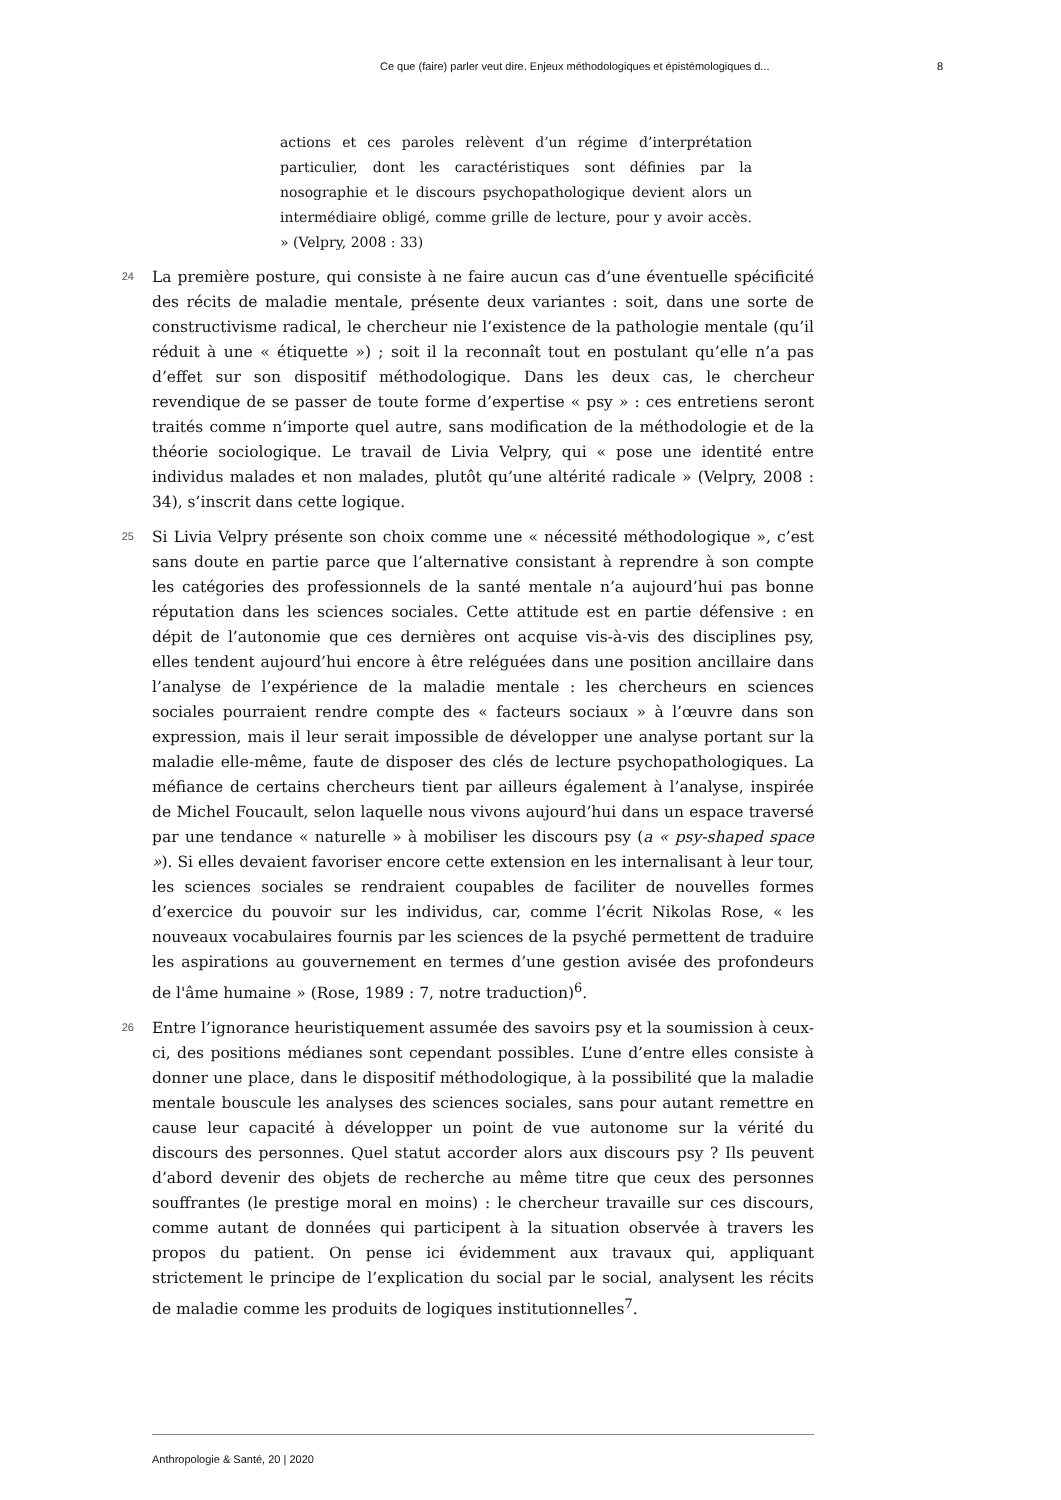Ce que (faire) parler veut dire. Enjeux méthodologiques et épistémologiques d... 8
actions et ces paroles relèvent d’un régime d’interprétation particulier, dont les caractéristiques sont définies par la nosographie et le discours psychopathologique devient alors un intermédiaire obligé, comme grille de lecture, pour y avoir accès. » (Velpry, 2008 : 33)
24
La première posture, qui consiste à ne faire aucun cas d’une éventuelle spécificité des récits de maladie mentale, présente deux variantes : soit, dans une sorte de constructivisme radical, le chercheur nie l’existence de la pathologie mentale (qu’il réduit à une « étiquette ») ; soit il la reconnaît tout en postulant qu’elle n’a pas d’effet sur son dispositif méthodologique. Dans les deux cas, le chercheur revendique de se passer de toute forme d’expertise « psy » : ces entretiens seront traités comme n’importe quel autre, sans modification de la méthodologie et de la théorie sociologique. Le travail de Livia Velpry, qui « pose une identité entre individus malades et non malades, plutôt qu’une altérité radicale » (Velpry, 2008 : 34), s’inscrit dans cette logique.
25
Si Livia Velpry présente son choix comme une « nécessité méthodologique », c’est sans doute en partie parce que l’alternative consistant à reprendre à son compte les catégories des professionnels de la santé mentale n’a aujourd’hui pas bonne réputation dans les sciences sociales. Cette attitude est en partie défensive : en dépit de l’autonomie que ces dernières ont acquise vis-à-vis des disciplines psy, elles tendent aujourd’hui encore à être reléguées dans une position ancillaire dans l’analyse de l’expérience de la maladie mentale : les chercheurs en sciences sociales pourraient rendre compte des « facteurs sociaux » à l’œuvre dans son expression, mais il leur serait impossible de développer une analyse portant sur la maladie elle-même, faute de disposer des clés de lecture psychopathologiques. La méfiance de certains chercheurs tient par ailleurs également à l’analyse, inspirée de Michel Foucault, selon laquelle nous vivons aujourd’hui dans un espace traversé par une tendance « naturelle » à mobiliser les discours psy (a « psy-shaped space »). Si elles devaient favoriser encore cette extension en les internalisant à leur tour, les sciences sociales se rendraient coupables de faciliter de nouvelles formes d’exercice du pouvoir sur les individus, car, comme l’écrit Nikolas Rose, « les nouveaux vocabulaires fournis par les sciences de la psyché permettent de traduire les aspirations au gouvernement en termes d’une gestion avisée des profondeurs de l'âme humaine » (Rose, 1989 : 7, notre traduction)<sup>6</sup>.
26
Entre l’ignorance heuristiquement assumée des savoirs psy et la soumission à ceux-ci, des positions médianes sont cependant possibles. L’une d’entre elles consiste à donner une place, dans le dispositif méthodologique, à la possibilité que la maladie mentale bouscule les analyses des sciences sociales, sans pour autant remettre en cause leur capacité à développer un point de vue autonome sur la vérité du discours des personnes. Quel statut accorder alors aux discours psy ? Ils peuvent d’abord devenir des objets de recherche au même titre que ceux des personnes souffrantes (le prestige moral en moins) : le chercheur travaille sur ces discours, comme autant de données qui participent à la situation observée à travers les propos du patient. On pense ici évidemment aux travaux qui, appliquant strictement le principe de l’explication du social par le social, analysent les récits de maladie comme les produits de logiques institutionnelles<sup>7</sup>.
Anthropologie & Santé, 20 | 2020